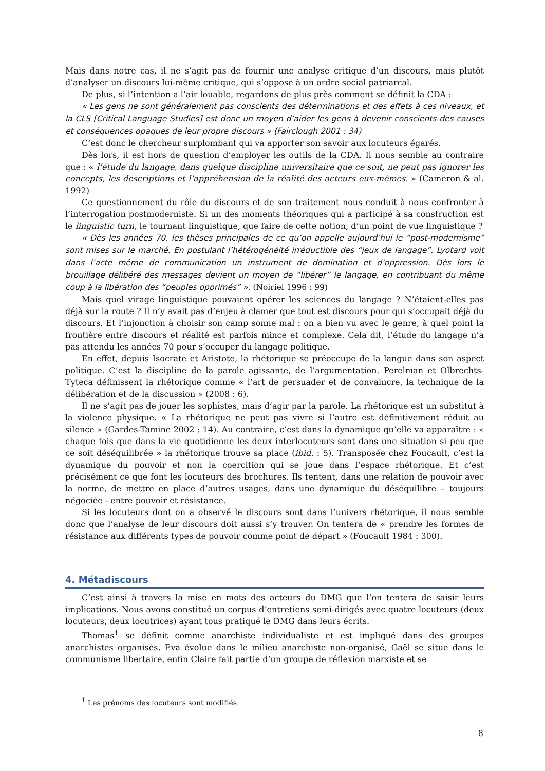Mais dans notre cas, il ne s’agit pas de fournir une analyse critique d’un discours, mais plutôt d’analyser un discours lui-même critique, qui s’oppose à un ordre social patriarcal.
De plus, si l’intention a l’air louable, regardons de plus près comment se définit la CDA :
« Les gens ne sont généralement pas conscients des déterminations et des effets à ces niveaux, et la CLS [Critical Language Studies] est donc un moyen d’aider les gens à devenir conscients des causes et conséquences opaques de leur propre discours » (Fairclough 2001 : 34)
C’est donc le chercheur surplombant qui va apporter son savoir aux locuteurs égarés.
Dès lors, il est hors de question d’employer les outils de la CDA. Il nous semble au contraire que : « l’étude du langage, dans quelque discipline universitaire que ce soit, ne peut pas ignorer les concepts, les descriptions et l’appréhension de la réalité des acteurs eux-mêmes. » (Cameron & al. 1992)
Ce questionnement du rôle du discours et de son traitement nous conduit à nous confronter à l’interrogation postmoderniste. Si un des moments théoriques qui a participé à sa construction est le linguistic turn, le tournant linguistique, que faire de cette notion, d’un point de vue linguistique ?
« Dès les années 70, les thèses principales de ce qu’on appelle aujourd’hui le “post-modernisme” sont mises sur le marché. En postulant l’hétérogénéité irréductible des “jeux de langage”, Lyotard voit dans l’acte même de communication un instrument de domination et d’oppression. Dès lors le brouillage délibéré des messages devient un moyen de “libérer” le langage, en contribuant du même coup à la libération des “peuples opprimés” ». (Noiriel 1996 : 99)
Mais quel virage linguistique pouvaient opérer les sciences du langage ? N’étaient-elles pas déjà sur la route ? Il n’y avait pas d’enjeu à clamer que tout est discours pour qui s’occupait déjà du discours. Et l’injonction à choisir son camp sonne mal : on a bien vu avec le genre, à quel point la frontière entre discours et réalité est parfois mince et complexe. Cela dit, l’étude du langage n’a pas attendu les années 70 pour s’occuper du langage politique.
En effet, depuis Isocrate et Aristote, la rhétorique se préoccupe de la langue dans son aspect politique. C’est la discipline de la parole agissante, de l’argumentation. Perelman et Olbrechts-Tyteca définissent la rhétorique comme « l’art de persuader et de convaincre, la technique de la délibération et de la discussion » (2008 : 6).
Il ne s’agit pas de jouer les sophistes, mais d’agir par la parole. La rhétorique est un substitut à la violence physique. « La rhétorique ne peut pas vivre si l’autre est définitivement réduit au silence » (Gardes-Tamine 2002 : 14). Au contraire, c’est dans la dynamique qu’elle va apparaître : « chaque fois que dans la vie quotidienne les deux interlocuteurs sont dans une situation si peu que ce soit déséquilibrée » la rhétorique trouve sa place (ibid. : 5). Transposée chez Foucault, c’est la dynamique du pouvoir et non la coercition qui se joue dans l’espace rhétorique. Et c’est précisément ce que font les locuteurs des brochures. Ils tentent, dans une relation de pouvoir avec la norme, de mettre en place d’autres usages, dans une dynamique du déséquilibre – toujours négociée - entre pouvoir et résistance.
Si les locuteurs dont on a observé le discours sont dans l’univers rhétorique, il nous semble donc que l’analyse de leur discours doit aussi s’y trouver. On tentera de « prendre les formes de résistance aux différents types de pouvoir comme point de départ » (Foucault 1984 : 300).
4. Métadiscours
C’est ainsi à travers la mise en mots des acteurs du DMG que l’on tentera de saisir leurs implications. Nous avons constitué un corpus d’entretiens semi-dirigés avec quatre locuteurs (deux locuteurs, deux locutrices) ayant tous pratiqué le DMG dans leurs écrits.
Thomas<sup>1</sup> se définit comme anarchiste individualiste et est impliqué dans des groupes anarchistes organisés, Eva évolue dans le milieu anarchiste non-organisé, Gaël se situe dans le communisme libertaire, enfin Claire fait partie d’un groupe de réflexion marxiste et se
<sup>1</sup> Les prénoms des locuteurs sont modifiés.
8